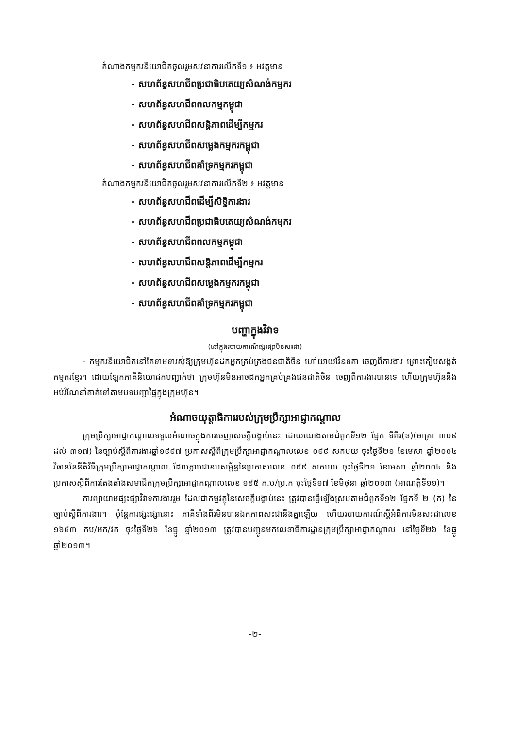តំណាងកម្មករនិយោជិតចូលរួមសវនាការលើកទី១ ៖ អវត្តមាន
- សហព័ន្ធសហជីពប្រជាធិបតេយ្យសំណង់កម្មករ
- សហព័ន្ធសហជីពពលកម្មកម្ពុជា
- សហព័ន្ធសហជីពសន្តិភាពដើម្បីកម្មករ
- សហព័ន្ធសហជីពសម្លេងកម្មករកម្ពុជា
- សហព័ន្ធសហជីពគាំទ្រកម្មករកម្ពុជា
តំណាងកម្មករនិយោជិតចូលរួមសវនាការលើកទី២ ៖ អវត្តមាន
- សហព័ន្ធសហជីពដើម្បីសិទ្ធិការងារ
- សហព័ន្ធសហជីពប្រជាធិបតេយ្យសំណង់កម្មករ
- សហព័ន្ធសហជីពពលកម្មកម្ពុជា
- សហព័ន្ធសហជីពសន្តិភាពដើម្បីកម្មករ
- សហព័ន្ធសហជីពសម្លេងកម្មករកម្ពុជា
- សហព័ន្ធសហជីពគាំទ្រកម្មករកម្ពុជា
បញ្ហាក្នុងវិវាទ
(នៅក្នុងរបាយការណ៍ផ្សះផ្សាមិនសះជា)
- កម្មករនិយោជិតនៅតែទាមទារសុំឱ្យក្រុមហ៊ុនដកអ្នកគ្រប់គ្រងជនជាតិចិន ហៅយាយវ៉ែនទតា ចេញពីការងារ ព្រោះគៀបសង្កត់កម្មករខ្មែរ។ ដោយឡែកភាគីនិយោជកបញ្ជាក់ថា ក្រុមហ៊ុនមិនអាចដកអ្នកគ្រប់គ្រងជនជាតិចិន ចេញពីការងារបានទេ ហើយក្រុមហ៊ុននឹងអប់រំណែនាំគាត់ទៅតាមបទបញ្ជាផ្ទៃក្នុងក្រុមហ៊ុន។
អំណាចយុត្តាធិការរបស់ក្រុមប្រឹក្សាអាជ្ញាកណ្តាល
ក្រុមប្រឹក្សាអាជ្ញាកណ្តាលទទួលអំណាចក្នុងការចេញសេចក្តីបង្គាប់នេះ ដោយយោងតាមជំពូកទី១២ ផ្នែក ទីពីរ(ខ)(មាត្រា ៣០៩ ដល់ ៣១៧) នៃច្បាប់ស្តីពីការងារឆ្នាំ១៩៩៧ ប្រកាសស្តីពីក្រុមប្រឹក្សាអាជ្ញាកណ្តាលលេខ ០៩៩ សកបយ ចុះថ្ងៃទី២១ ខែមេសា ឆ្នាំ២០០៤ វិធាននៃនីតិវិធីក្រុមប្រឹក្សាអាជ្ញាកណ្តាល ដែលភ្ជាប់ជាឧបសម្ព័ន្ធនៃប្រកាសលេខ ០៩៩ សកបយ ចុះថ្ងៃទី២១ ខែមេសា ឆ្នាំ២០០៤ និងប្រកាសស្តីពីការតែងតាំងសមាជិកក្រុមប្រឹក្សាអាជ្ញាកណ្តាលលេខ ១៩៥ ក.ប/ប្រ.ក ចុះថ្ងៃទី១៧ ខែមិថុនា ឆ្នាំ២០១៣ (អាណត្តិទី១១)។
ការព្យាយាមផ្សះផ្សាវិវាទការងាររួម ដែលជាកម្មវត្ថុនៃសេចក្តីបង្គាប់នេះ ត្រូវបានធ្វើឡើងស្របតាមជំពូកទី១២ ផ្នែកទី ២ (ក) នៃច្បាប់ស្តីពីការងារ។ ប៉ុន្តែការផ្សះផ្សានោះ ភាគីទាំងពីរមិនបានឯកភាពសះជានឹងគ្នាឡើយ ហើយរបាយការណ៍ស្តីអំពីការមិនសះជាលេខ ១៦៥៣ កប/អក/វក ចុះថ្ងៃទី២៦ ខែធ្នូ ឆ្នាំ២០១៣ ត្រូវបានបញ្ជូនមកលេខាធិការដ្ឋានក្រុមប្រឹក្សាអាជ្ញាកណ្តាល នៅថ្ងៃទី២៦ ខែធ្នូ ឆ្នាំ២០១៣។
-២-